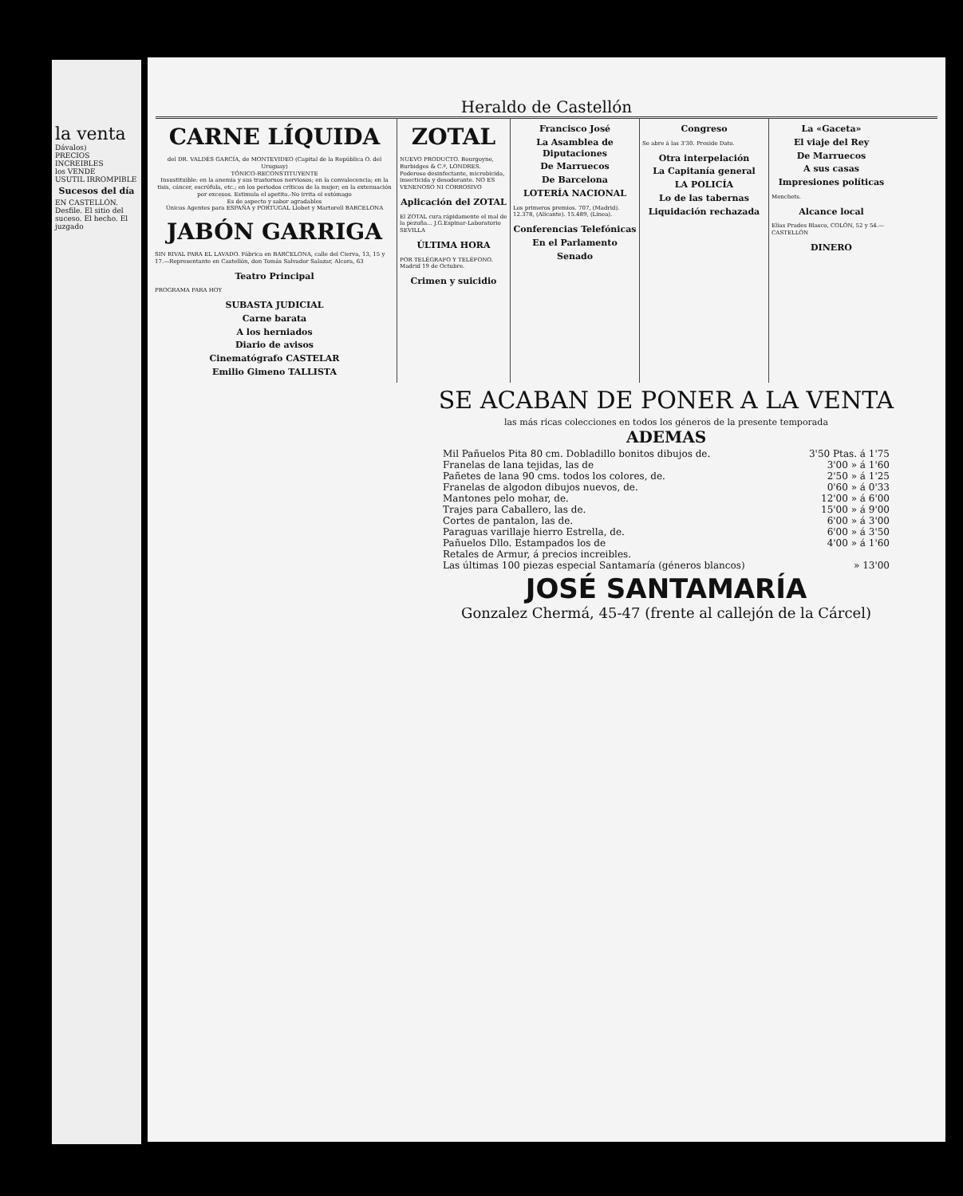la venta
Dávalos)
PRECIOS INCREIBLES
los VENDE
USUTIL IRROMPIBLE
Sucesos del día
EN CASTELLÓN. Desfile. El sitio del suceso. El hecho. El juzgado
Heraldo de Castellón
CARNE LÍQUIDA
del DR. VALDÉS GARCÍA, de MONTEVIDEO (Capital de la República O. del Uruguay)
TÓNICO-RECONSTITUYENTE
Insustituible: en la anemia y sus trastornos nerviosos; en la convalecencia; en la tisis, cáncer, escrófula, etc.; en los periodos críticos de la mujer; en la extenuación por excesos. Estimula el apetito.-No irrita el estómago
Es de aspecto y sabor agradables
Únicos Agentes para ESPAÑA y PORTUGAL Llobet y Martorell BARCELONA
JABÓN GARRIGA
SIN RIVAL PARA EL LAVADO. Fábrica en BARCELONA, calle del Cierva, 13, 15 y 17.—Representante en Castellón, don Tomás Salvador Salazar, Alcora, 63
Teatro Principal
PROGRAMA PARA HOY
SUBASTA JUDICIAL
Carne barata
A los herniados
Diario de avisos
Cinematógrafo CASTELAR
Emilio Gimeno TALLISTA
ZOTAL
NUEVO PRODUCTO. Bourgoyne, Burbidges & C.º, LONDRES. Poderoso desinfectante, microbicida, insecticida y desodorante. NO ES VENENOSO NI CORROSIVO
Aplicación del ZOTAL
El ZOTAL cura rápidamente el mal de la pezuña... J.G.Espinar-Laboratorio SEVILLA
ÚLTIMA HORA
POR TELÉGRAFO Y TELÉFONO. Madrid 19 de Octubre.
Crimen y suicidio
Francisco José
La Asamblea de Diputaciones
De Marruecos
De Barcelona
LOTERÍA NACIONAL
Los primeros premios. 707, (Madrid). 12.378, (Alicante). 15.489, (Linea).
Conferencias Telefónicas
En el Parlamento
Senado
Congreso
Se abre á las 3'30. Preside Dato.
Otra interpelación
La Capitanía general
LA POLICÍA
Lo de las tabernas
Liquidación rechazada
La «Gaceta»
El viaje del Rey
De Marruecos
A sus casas
Impresiones políticas
Menchets.
Alcance local
Elías Prades Blasco, COLÓN, 52 y 54.—CASTELLÓN
DINERO
SE ACABAN DE PONER A LA VENTA
las más ricas colecciones en todos los géneros de la presente temporada
ADEMAS
Mil Pañuelos Pita 80 cm. Dobladillo bonitos dibujos de. 3'50 Ptas. á 1'75
Franelas de lana tejidas, las de 3'00 » á 1'60
Pañetes de lana 90 cms. todos los colores, de. 2'50 » á 1'25
Franelas de algodon dibujos nuevos, de. 0'60 » á 0'33
Mantones pelo mohar, de. 12'00 » á 6'00
Trajes para Caballero, las de. 15'00 » á 9'00
Cortes de pantalon, las de. 6'00 » á 3'00
Paraguas varillaje hierro Estrella, de. 6'00 » á 3'50
Pañuelos Dllo. Estampados los de 4'00 » á 1'60
Retales de Armur, á precios increibles.
Las últimas 100 piezas especial Santamaría (géneros blancos) » 13'00
JOSÉ SANTAMARÍA
Gonzalez Chermá, 45-47 (frente al callejón de la Cárcel)